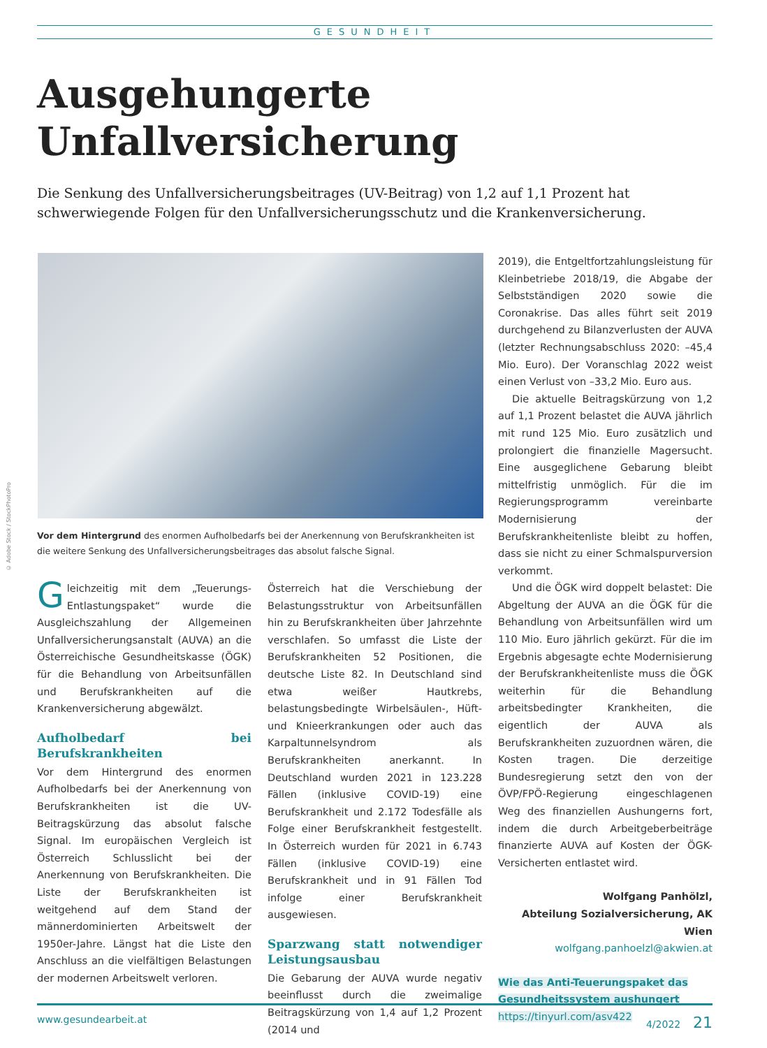GESUNDHEIT
Ausgehungerte
Unfallversicherung
Die Senkung des Unfallversicherungsbeitrages (UV-Beitrag) von 1,2 auf 1,1 Prozent hat schwerwiegende Folgen für den Unfallversicherungsschutz und die Krankenversicherung.
© Adobe Stock / StockPhotoPro
Vor dem Hintergrund des enormen Aufholbedarfs bei der Anerkennung von Berufskrankheiten ist die weitere Senkung des Unfallversicherungsbeitrages das absolut falsche Signal.
Gleichzeitig mit dem „Teuerungs-Entlastungspaket“ wurde die Ausgleichszahlung der Allgemeinen Unfallversicherungsanstalt (AUVA) an die Österreichische Gesundheitskasse (ÖGK) für die Behandlung von Arbeitsunfällen und Berufskrankheiten auf die Krankenversicherung abgewälzt.
Aufholbedarf bei Berufskrankheiten
Vor dem Hintergrund des enormen Aufholbedarfs bei der Anerkennung von Berufskrankheiten ist die UV-Beitragskürzung das absolut falsche Signal. Im europäischen Vergleich ist Österreich Schlusslicht bei der Anerkennung von Berufskrankheiten. Die Liste der Berufskrankheiten ist weitgehend auf dem Stand der männerdominierten Arbeitswelt der 1950er-Jahre. Längst hat die Liste den Anschluss an die vielfältigen Belastungen der modernen Arbeitswelt verloren.
Österreich hat die Verschiebung der Belastungsstruktur von Arbeitsunfällen hin zu Berufskrankheiten über Jahrzehnte verschlafen. So umfasst die Liste der Berufskrankheiten 52 Positionen, die deutsche Liste 82. In Deutschland sind etwa weißer Hautkrebs, belastungsbedingte Wirbelsäulen-, Hüft- und Knieerkrankungen oder auch das Karpaltunnelsyndrom als Berufskrankheiten anerkannt. In Deutschland wurden 2021 in 123.228 Fällen (inklusive COVID-19) eine Berufskrankheit und 2.172 Todesfälle als Folge einer Berufskrankheit festgestellt. In Österreich wurden für 2021 in 6.743 Fällen (inklusive COVID-19) eine Berufskrankheit und in 91 Fällen Tod infolge einer Berufskrankheit ausgewiesen.
Sparzwang statt notwendiger Leistungsausbau
Die Gebarung der AUVA wurde negativ beeinflusst durch die zweimalige Beitragskürzung von 1,4 auf 1,2 Prozent (2014 und
2019), die Entgeltfortzahlungsleistung für Kleinbetriebe 2018/19, die Abgabe der Selbstständigen 2020 sowie die Coronakrise. Das alles führt seit 2019 durchgehend zu Bilanzverlusten der AUVA (letzter Rechnungsabschluss 2020: –45,4 Mio. Euro). Der Voranschlag 2022 weist einen Verlust von –33,2 Mio. Euro aus.
Die aktuelle Beitragskürzung von 1,2 auf 1,1 Prozent belastet die AUVA jährlich mit rund 125 Mio. Euro zusätzlich und prolongiert die finanzielle Magersucht. Eine ausgeglichene Gebarung bleibt mittelfristig unmöglich. Für die im Regierungsprogramm vereinbarte Modernisierung der Berufskrankheitenliste bleibt zu hoffen, dass sie nicht zu einer Schmalspurversion verkommt.
Und die ÖGK wird doppelt belastet: Die Abgeltung der AUVA an die ÖGK für die Behandlung von Arbeitsunfällen wird um 110 Mio. Euro jährlich gekürzt. Für die im Ergebnis abgesagte echte Modernisierung der Berufskrankheitenliste muss die ÖGK weiterhin für die Behandlung arbeitsbedingter Krankheiten, die eigentlich der AUVA als Berufskrankheiten zuzuordnen wären, die Kosten tragen. Die derzeitige Bundesregierung setzt den von der ÖVP/FPÖ-Regierung eingeschlagenen Weg des finanziellen Aushungerns fort, indem die durch Arbeitgeberbeiträge finanzierte AUVA auf Kosten der ÖGK-Versicherten entlastet wird.
Wolfgang Panhölzl,
Abteilung Sozialversicherung, AK Wien
wolfgang.panhoelzl@akwien.at
Wie das Anti-Teuerungspaket das
Gesundheitssystem aushungert
https://tinyurl.com/asv422
www.gesundearbeit.at 4/2022 21